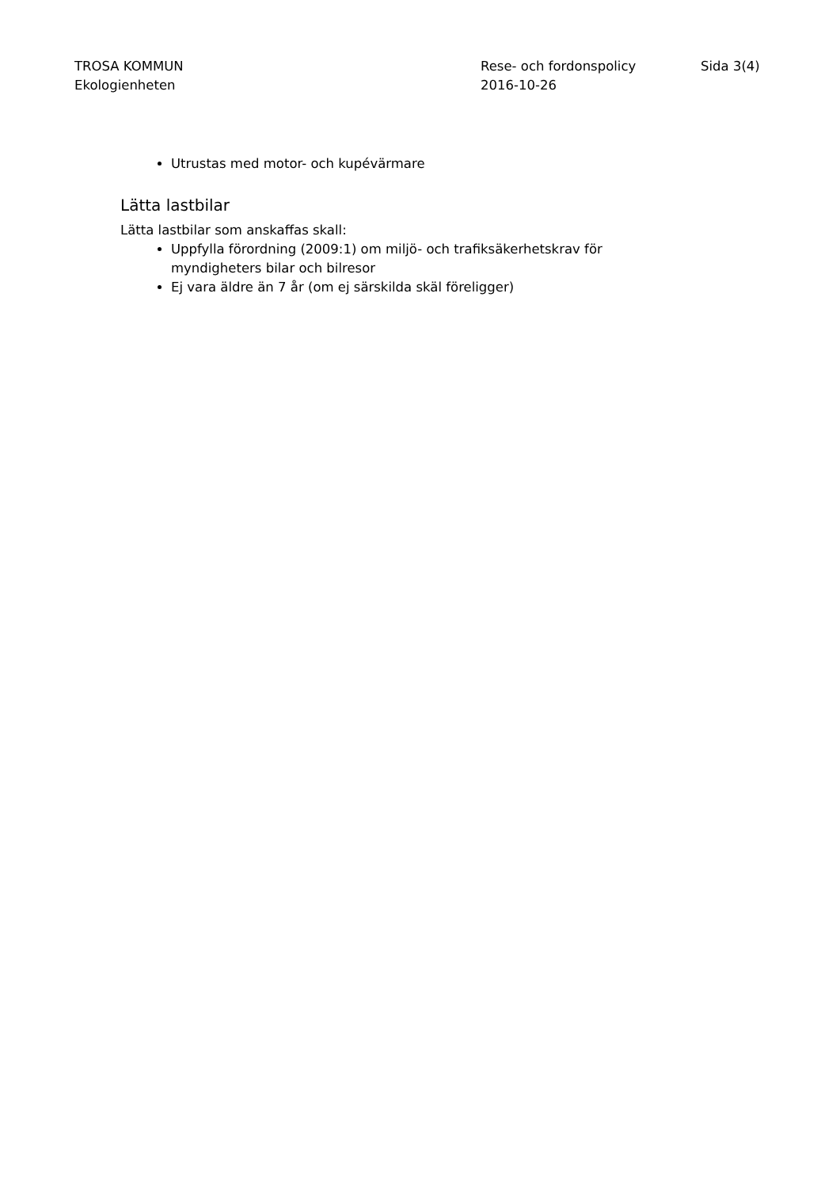TROSA KOMMUN
Ekologienheten
Rese- och fordonspolicy
2016-10-26
Sida 3(4)
Utrustas med motor- och kupévärmare
Lätta lastbilar
Lätta lastbilar som anskaffas skall:
Uppfylla förordning (2009:1) om miljö- och trafiksäkerhetskrav för myndigheters bilar och bilresor
Ej vara äldre än 7 år (om ej särskilda skäl föreligger)